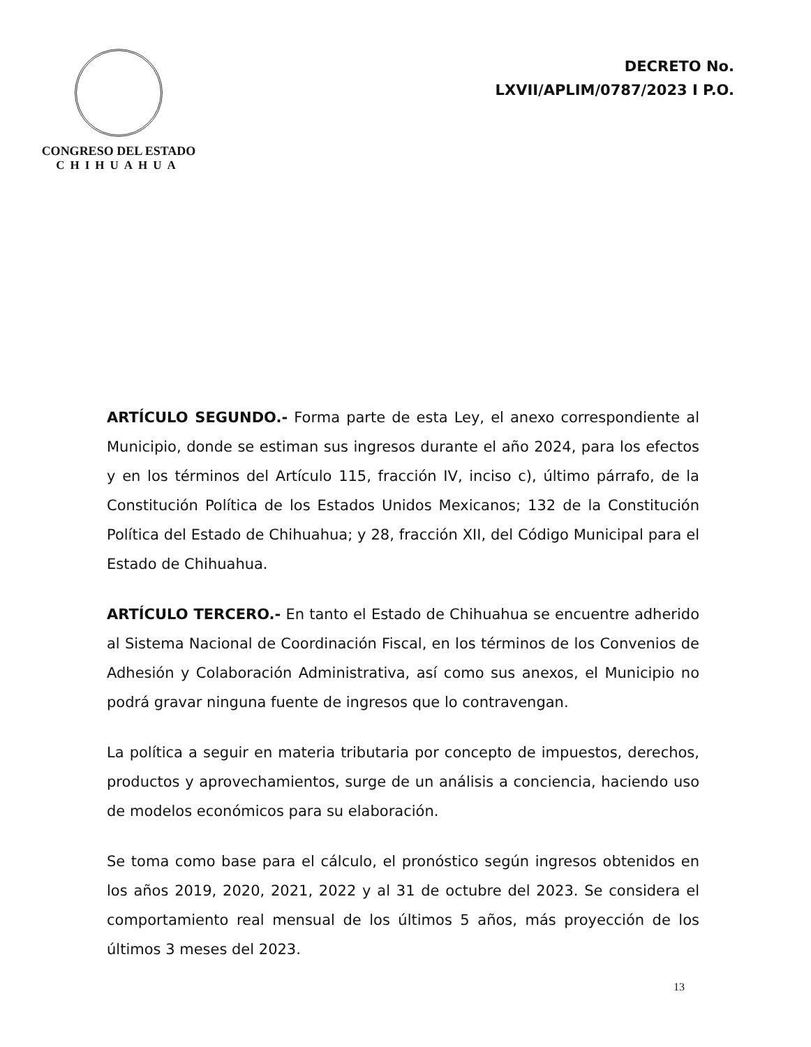CONGRESO DEL ESTADO
CHIHUAHUA
DECRETO No.
LXVII/APLIM/0787/2023 I P.O.
ARTÍCULO SEGUNDO.- Forma parte de esta Ley, el anexo correspondiente al Municipio, donde se estiman sus ingresos durante el año 2024, para los efectos y en los términos del Artículo 115, fracción IV, inciso c), último párrafo, de la Constitución Política de los Estados Unidos Mexicanos; 132 de la Constitución Política del Estado de Chihuahua; y 28, fracción XII, del Código Municipal para el Estado de Chihuahua.
ARTÍCULO TERCERO.- En tanto el Estado de Chihuahua se encuentre adherido al Sistema Nacional de Coordinación Fiscal, en los términos de los Convenios de Adhesión y Colaboración Administrativa, así como sus anexos, el Municipio no podrá gravar ninguna fuente de ingresos que lo contravengan.
La política a seguir en materia tributaria por concepto de impuestos, derechos, productos y aprovechamientos, surge de un análisis a conciencia, haciendo uso de modelos económicos para su elaboración.
Se toma como base para el cálculo, el pronóstico según ingresos obtenidos en los años 2019, 2020, 2021, 2022 y al 31 de octubre del 2023. Se considera el comportamiento real mensual de los últimos 5 años, más proyección de los últimos 3 meses del 2023.
13